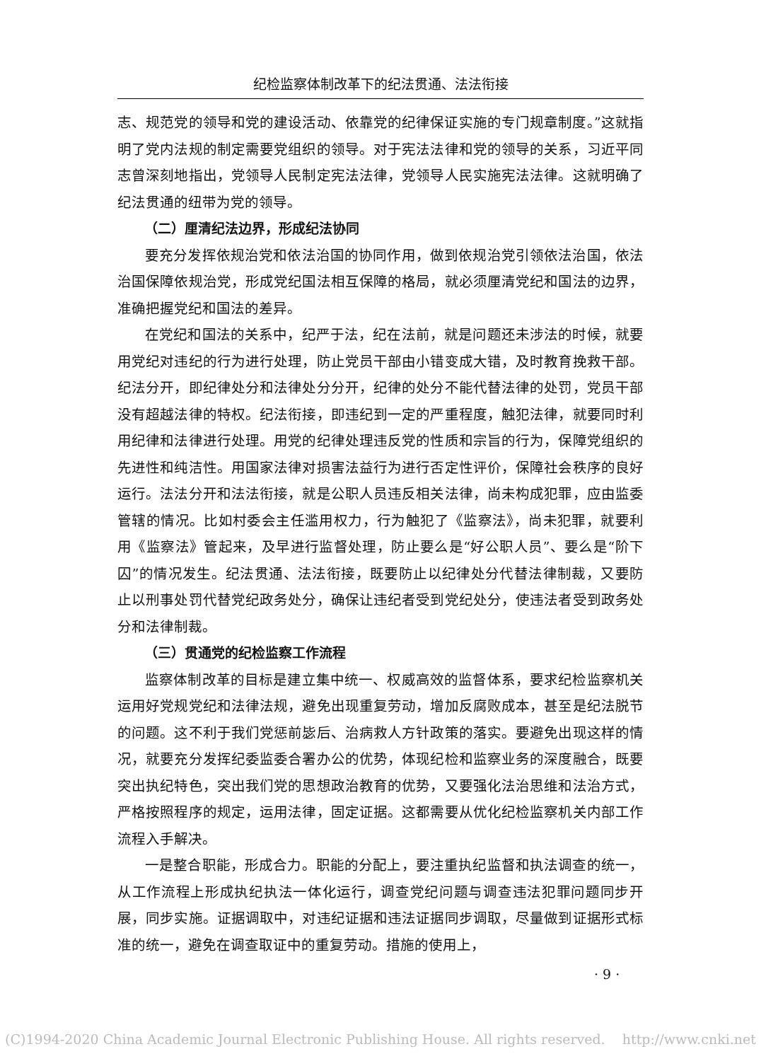纪检监察体制改革下的纪法贯通、法法衔接
志、规范党的领导和党的建设活动、依靠党的纪律保证实施的专门规章制度。”这就指明了党内法规的制定需要党组织的领导。对于宪法法律和党的领导的关系，习近平同志曾深刻地指出，党领导人民制定宪法法律，党领导人民实施宪法法律。这就明确了纪法贯通的纽带为党的领导。
（二）厘清纪法边界，形成纪法协同
要充分发挥依规治党和依法治国的协同作用，做到依规治党引领依法治国，依法治国保障依规治党，形成党纪国法相互保障的格局，就必须厘清党纪和国法的边界，准确把握党纪和国法的差异。
在党纪和国法的关系中，纪严于法，纪在法前，就是问题还未涉法的时候，就要用党纪对违纪的行为进行处理，防止党员干部由小错变成大错，及时教育挽救干部。纪法分开，即纪律处分和法律处分分开，纪律的处分不能代替法律的处罚，党员干部没有超越法律的特权。纪法衔接，即违纪到一定的严重程度，触犯法律，就要同时利用纪律和法律进行处理。用党的纪律处理违反党的性质和宗旨的行为，保障党组织的先进性和纯洁性。用国家法律对损害法益行为进行否定性评价，保障社会秩序的良好运行。法法分开和法法衔接，就是公职人员违反相关法律，尚未构成犯罪，应由监委管辖的情况。比如村委会主任滥用权力，行为触犯了《监察法》，尚未犯罪，就要利用《监察法》管起来，及早进行监督处理，防止要么是“好公职人员”、要么是“阶下囚”的情况发生。纪法贯通、法法衔接，既要防止以纪律处分代替法律制裁，又要防止以刑事处罚代替党纪政务处分，确保让违纪者受到党纪处分，使违法者受到政务处分和法律制裁。
（三）贯通党的纪检监察工作流程
监察体制改革的目标是建立集中统一、权威高效的监督体系，要求纪检监察机关运用好党规党纪和法律法规，避免出现重复劳动，增加反腐败成本，甚至是纪法脱节的问题。这不利于我们党惩前毖后、治病救人方针政策的落实。要避免出现这样的情况，就要充分发挥纪委监委合署办公的优势，体现纪检和监察业务的深度融合，既要突出执纪特色，突出我们党的思想政治教育的优势，又要强化法治思维和法治方式，严格按照程序的规定，运用法律，固定证据。这都需要从优化纪检监察机关内部工作流程入手解决。
一是整合职能，形成合力。职能的分配上，要注重执纪监督和执法调查的统一，从工作流程上形成执纪执法一体化运行，调查党纪问题与调查违法犯罪问题同步开展，同步实施。证据调取中，对违纪证据和违法证据同步调取，尽量做到证据形式标准的统一，避免在调查取证中的重复劳动。措施的使用上，
· 9 ·
(C)1994-2020 China Academic Journal Electronic Publishing House. All rights reserved. http://www.cnki.net